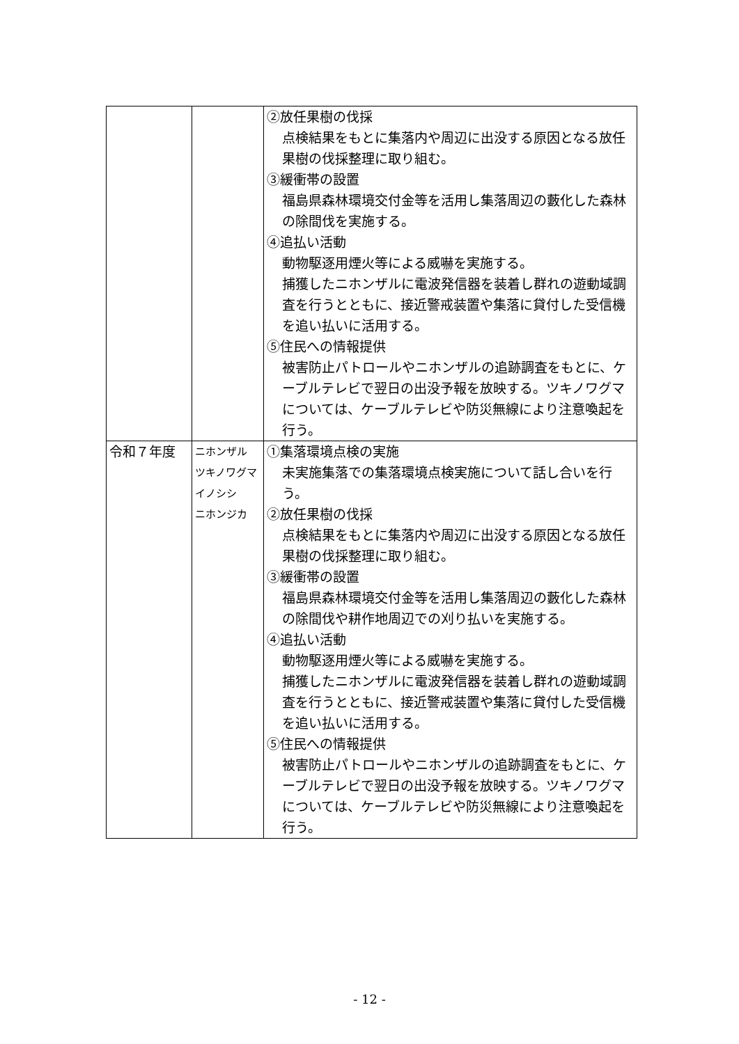| | | ②放任果樹の伐採 点検結果をもとに集落内や周辺に出没する原因となる放任果樹の伐採整理に取り組む。 ③緩衝帯の設置 福島県森林環境交付金等を活用し集落周辺の藪化した森林の除間伐を実施する。 ④追払い活動 動物駆逐用煙火等による威嚇を実施する。 捕獲したニホンザルに電波発信器を装着し群れの遊動域調査を行うとともに、接近警戒装置や集落に貸付した受信機を追い払いに活用する。 ⑤住民への情報提供 被害防止パトロールやニホンザルの追跡調査をもとに、ケーブルテレビで翌日の出没予報を放映する。ツキノワグマについては、ケーブルテレビや防災無線により注意喚起を行う。 |
| 令和７年度 | ニホンザル ツキノワグマ イノシシ ニホンジカ | ①集落環境点検の実施 未実施集落での集落環境点検実施について話し合いを行う。 ②放任果樹の伐採 点検結果をもとに集落内や周辺に出没する原因となる放任果樹の伐採整理に取り組む。 ③緩衝帯の設置 福島県森林環境交付金等を活用し集落周辺の藪化した森林の除間伐や耕作地周辺での刈り払いを実施する。 ④追払い活動 動物駆逐用煙火等による威嚇を実施する。 捕獲したニホンザルに電波発信器を装着し群れの遊動域調査を行うとともに、接近警戒装置や集落に貸付した受信機を追い払いに活用する。 ⑤住民への情報提供 被害防止パトロールやニホンザルの追跡調査をもとに、ケーブルテレビで翌日の出没予報を放映する。ツキノワグマについては、ケーブルテレビや防災無線により注意喚起を行う。 |
- 12 -